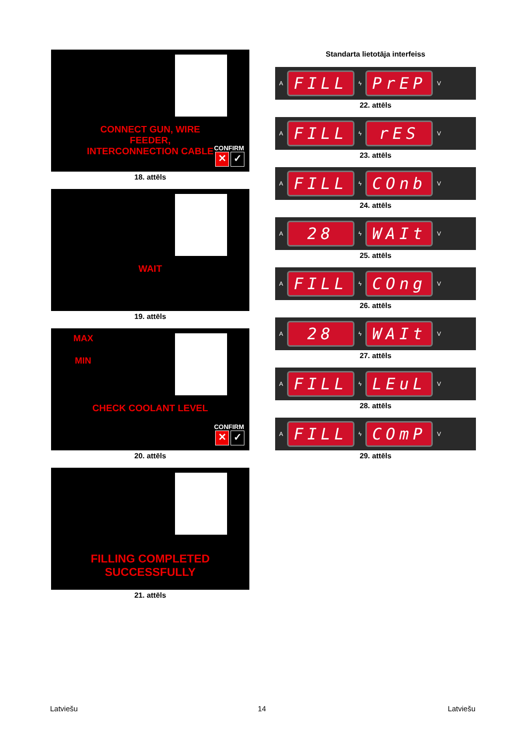CONNECT GUN, WIRE FEEDER,
INTERCONNECTION CABLE
CONFIRM
✕ ✓
18. attēls
WAIT
19. attēls
MAX
MIN
CHECK COOLANT LEVEL
CONFIRM
✕ ✓
20. attēls
FILLING COMPLETED
SUCCESSFULLY
21. attēls
Standarta lietotāja interfeiss
A
FILL
ϟ
PrEP
V
22. attēls
A
FILL
ϟ
rES
V
23. attēls
A
FILL
ϟ
COnb
V
24. attēls
A
28
ϟ
WAIt
V
25. attēls
A
FILL
ϟ
COng
V
26. attēls
A
28
ϟ
WAIt
V
27. attēls
A
FILL
ϟ
LEuL
V
28. attēls
A
FILL
ϟ
COmP
V
29. attēls
Latviešu 14 Latviešu